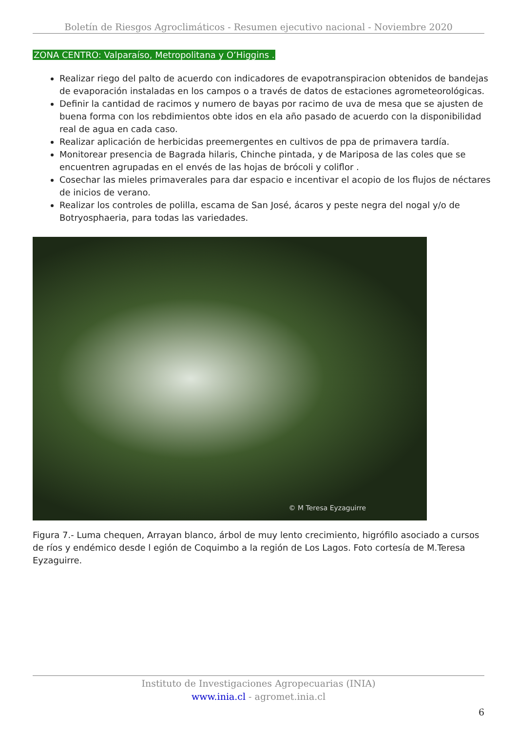Boletín de Riesgos Agroclimáticos - Resumen ejecutivo nacional - Noviembre 2020
ZONA CENTRO: Valparaíso, Metropolitana y O’Higgins .
Realizar riego del palto de acuerdo con indicadores de evapotranspiracion obtenidos de bandejas de evaporación instaladas en los campos o a través de datos de estaciones agrometeorológicas.
Definir la cantidad de racimos y numero de bayas por racimo de uva de mesa que se ajusten de buena forma con los rebdimientos obte idos en ela año pasado de acuerdo con la disponibilidad real de agua en cada caso.
Realizar aplicación de herbicidas preemergentes en cultivos de ppa de primavera tardía.
Monitorear presencia de Bagrada hilaris, Chinche pintada, y de Mariposa de las coles que se encuentren agrupadas en el envés de las hojas de brócoli y coliflor .
Cosechar las mieles primaverales para dar espacio e incentivar el acopio de los flujos de néctares de inicios de verano.
Realizar los controles de polilla, escama de San José, ácaros y peste negra del nogal y/o de Botryosphaeria, para todas las variedades.
© M Teresa Eyzaguirre
Figura 7.- Luma chequen, Arrayan blanco, árbol de muy lento crecimiento, higrófilo asociado a cursos de ríos y endémico desde l egión de Coquimbo a la región de Los Lagos. Foto cortesía de M.Teresa Eyzaguirre.
Instituto de Investigaciones Agropecuarias (INIA)
www.inia.cl - agromet.inia.cl
6